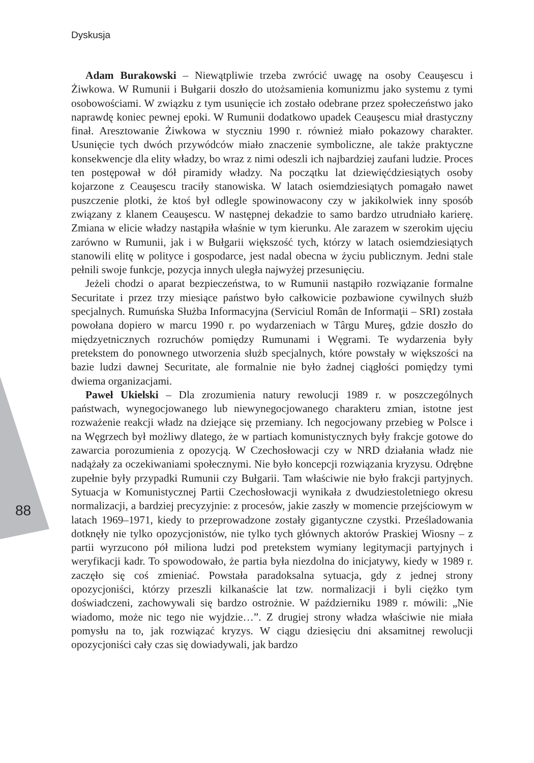Dyskusja
88
Adam Burakowski – Niewątpliwie trzeba zwrócić uwagę na osoby Ceauşescu i Żiwkowa. W Rumunii i Bułgarii doszło do utożsamienia komunizmu jako systemu z tymi osobowościami. W związku z tym usunięcie ich zostało odebrane przez społeczeństwo jako naprawdę koniec pewnej epoki. W Rumunii dodatkowo upadek Ceauşescu miał drastyczny finał. Aresztowanie Żiwkowa w styczniu 1990 r. również miało pokazowy charakter. Usunięcie tych dwóch przywódców miało znaczenie symboliczne, ale także praktyczne konsekwencje dla elity władzy, bo wraz z nimi odeszli ich najbardziej zaufani ludzie. Proces ten postępował w dół piramidy władzy. Na początku lat dziewięćdziesiątych osoby kojarzone z Ceauşescu traciły stanowiska. W latach osiemdziesiątych pomagało nawet puszczenie plotki, że ktoś był odlegle spowinowacony czy w jakikolwiek inny sposób związany z klanem Ceauşescu. W następnej dekadzie to samo bardzo utrudniało karierę. Zmiana w elicie władzy nastąpiła właśnie w tym kierunku. Ale zarazem w szerokim ujęciu zarówno w Rumunii, jak i w Bułgarii większość tych, którzy w latach osiemdziesiątych stanowili elitę w polityce i gospodarce, jest nadal obecna w życiu publicznym. Jedni stale pełnili swoje funkcje, pozycja innych uległa najwyżej przesunięciu.
Jeżeli chodzi o aparat bezpieczeństwa, to w Rumunii nastąpiło rozwiązanie formalne Securitate i przez trzy miesiące państwo było całkowicie pozbawione cywilnych służb specjalnych. Rumuńska Służba Informacyjna (Serviciul Român de Informaţii – SRI) została powołana dopiero w marcu 1990 r. po wydarzeniach w Târgu Mureş, gdzie doszło do międzyetnicznych rozruchów pomiędzy Rumunami i Węgrami. Te wydarzenia były pretekstem do ponownego utworzenia służb specjalnych, które powstały w większości na bazie ludzi dawnej Securitate, ale formalnie nie było żadnej ciągłości pomiędzy tymi dwiema organizacjami.
Paweł Ukielski – Dla zrozumienia natury rewolucji 1989 r. w poszczególnych państwach, wynegocjowanego lub niewynegocjowanego charakteru zmian, istotne jest rozważenie reakcji władz na dziejące się przemiany. Ich negocjowany przebieg w Polsce i na Węgrzech był możliwy dlatego, że w partiach komunistycznych były frakcje gotowe do zawarcia porozumienia z opozycją. W Czechosłowacji czy w NRD działania władz nie nadążały za oczekiwaniami społecznymi. Nie było koncepcji rozwiązania kryzysu. Odrębne zupełnie były przypadki Rumunii czy Bułgarii. Tam właściwie nie było frakcji partyjnych. Sytuacja w Komunistycznej Partii Czechosłowacji wynikała z dwudziestoletniego okresu normalizacji, a bardziej precyzyjnie: z procesów, jakie zaszły w momencie przejściowym w latach 1969–1971, kiedy to przeprowadzone zostały gigantyczne czystki. Prześladowania dotknęły nie tylko opozycjonistów, nie tylko tych głównych aktorów Praskiej Wiosny – z partii wyrzucono pół miliona ludzi pod pretekstem wymiany legitymacji partyjnych i weryfikacji kadr. To spowodowało, że partia była niezdolna do inicjatywy, kiedy w 1989 r. zaczęło się coś zmieniać. Powstała paradoksalna sytuacja, gdy z jednej strony opozycjoniści, którzy przeszli kilkanaście lat tzw. normalizacji i byli ciężko tym doświadczeni, zachowywali się bardzo ostrożnie. W październiku 1989 r. mówili: „Nie wiadomo, może nic tego nie wyjdzie…”. Z drugiej strony władza właściwie nie miała pomysłu na to, jak rozwiązać kryzys. W ciągu dziesięciu dni aksamitnej rewolucji opozycjoniści cały czas się dowiadywali, jak bardzo